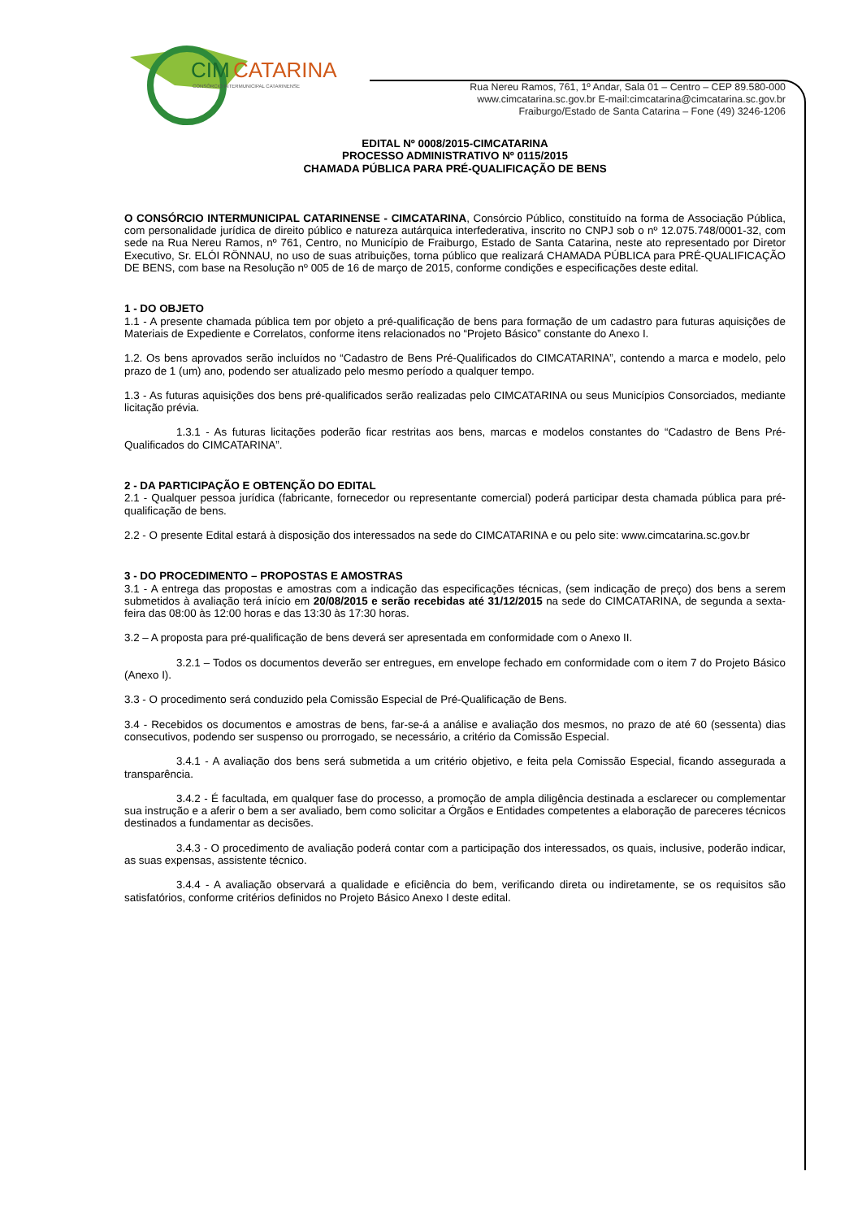CIM
CATARINA
CONSÓRCIO INTERMUNICIPAL CATARINENSE
Rua Nereu Ramos, 761, 1º Andar, Sala 01 – Centro – CEP 89.580-000
www.cimcatarina.sc.gov.br E-mail:cimcatarina@cimcatarina.sc.gov.br
Fraiburgo/Estado de Santa Catarina – Fone (49) 3246-1206
EDITAL Nº 0008/2015-CIMCATARINA
PROCESSO ADMINISTRATIVO Nº 0115/2015
CHAMADA PÚBLICA PARA PRÉ-QUALIFICAÇÃO DE BENS
O CONSÓRCIO INTERMUNICIPAL CATARINENSE - CIMCATARINA, Consórcio Público, constituído na forma de Associação Pública, com personalidade jurídica de direito público e natureza autárquica interfederativa, inscrito no CNPJ sob o nº 12.075.748/0001-32, com sede na Rua Nereu Ramos, nº 761, Centro, no Município de Fraiburgo, Estado de Santa Catarina, neste ato representado por Diretor Executivo, Sr. ELÓI RÖNNAU, no uso de suas atribuições, torna público que realizará CHAMADA PÚBLICA para PRÉ-QUALIFICAÇÃO DE BENS, com base na Resolução nº 005 de 16 de março de 2015, conforme condições e especificações deste edital.
1 - DO OBJETO
1.1 - A presente chamada pública tem por objeto a pré-qualificação de bens para formação de um cadastro para futuras aquisições de Materiais de Expediente e Correlatos, conforme itens relacionados no “Projeto Básico” constante do Anexo I.
1.2. Os bens aprovados serão incluídos no “Cadastro de Bens Pré-Qualificados do CIMCATARINA”, contendo a marca e modelo, pelo prazo de 1 (um) ano, podendo ser atualizado pelo mesmo período a qualquer tempo.
1.3 - As futuras aquisições dos bens pré-qualificados serão realizadas pelo CIMCATARINA ou seus Municípios Consorciados, mediante licitação prévia.
1.3.1 - As futuras licitações poderão ficar restritas aos bens, marcas e modelos constantes do “Cadastro de Bens Pré-Qualificados do CIMCATARINA”.
2 - DA PARTICIPAÇÃO E OBTENÇÃO DO EDITAL
2.1 - Qualquer pessoa jurídica (fabricante, fornecedor ou representante comercial) poderá participar desta chamada pública para pré-qualificação de bens.
2.2 - O presente Edital estará à disposição dos interessados na sede do CIMCATARINA e ou pelo site: www.cimcatarina.sc.gov.br
3 - DO PROCEDIMENTO – PROPOSTAS E AMOSTRAS
3.1 - A entrega das propostas e amostras com a indicação das especificações técnicas, (sem indicação de preço) dos bens a serem submetidos à avaliação terá início em 20/08/2015 e serão recebidas até 31/12/2015 na sede do CIMCATARINA, de segunda a sexta-feira das 08:00 às 12:00 horas e das 13:30 às 17:30 horas.
3.2 – A proposta para pré-qualificação de bens deverá ser apresentada em conformidade com o Anexo II.
3.2.1 – Todos os documentos deverão ser entregues, em envelope fechado em conformidade com o item 7 do Projeto Básico (Anexo I).
3.3 - O procedimento será conduzido pela Comissão Especial de Pré-Qualificação de Bens.
3.4 - Recebidos os documentos e amostras de bens, far-se-á a análise e avaliação dos mesmos, no prazo de até 60 (sessenta) dias consecutivos, podendo ser suspenso ou prorrogado, se necessário, a critério da Comissão Especial.
3.4.1 - A avaliação dos bens será submetida a um critério objetivo, e feita pela Comissão Especial, ficando assegurada a transparência.
3.4.2 - É facultada, em qualquer fase do processo, a promoção de ampla diligência destinada a esclarecer ou complementar sua instrução e a aferir o bem a ser avaliado, bem como solicitar a Órgãos e Entidades competentes a elaboração de pareceres técnicos destinados a fundamentar as decisões.
3.4.3 - O procedimento de avaliação poderá contar com a participação dos interessados, os quais, inclusive, poderão indicar, as suas expensas, assistente técnico.
3.4.4 - A avaliação observará a qualidade e eficiência do bem, verificando direta ou indiretamente, se os requisitos são satisfatórios, conforme critérios definidos no Projeto Básico Anexo I deste edital.